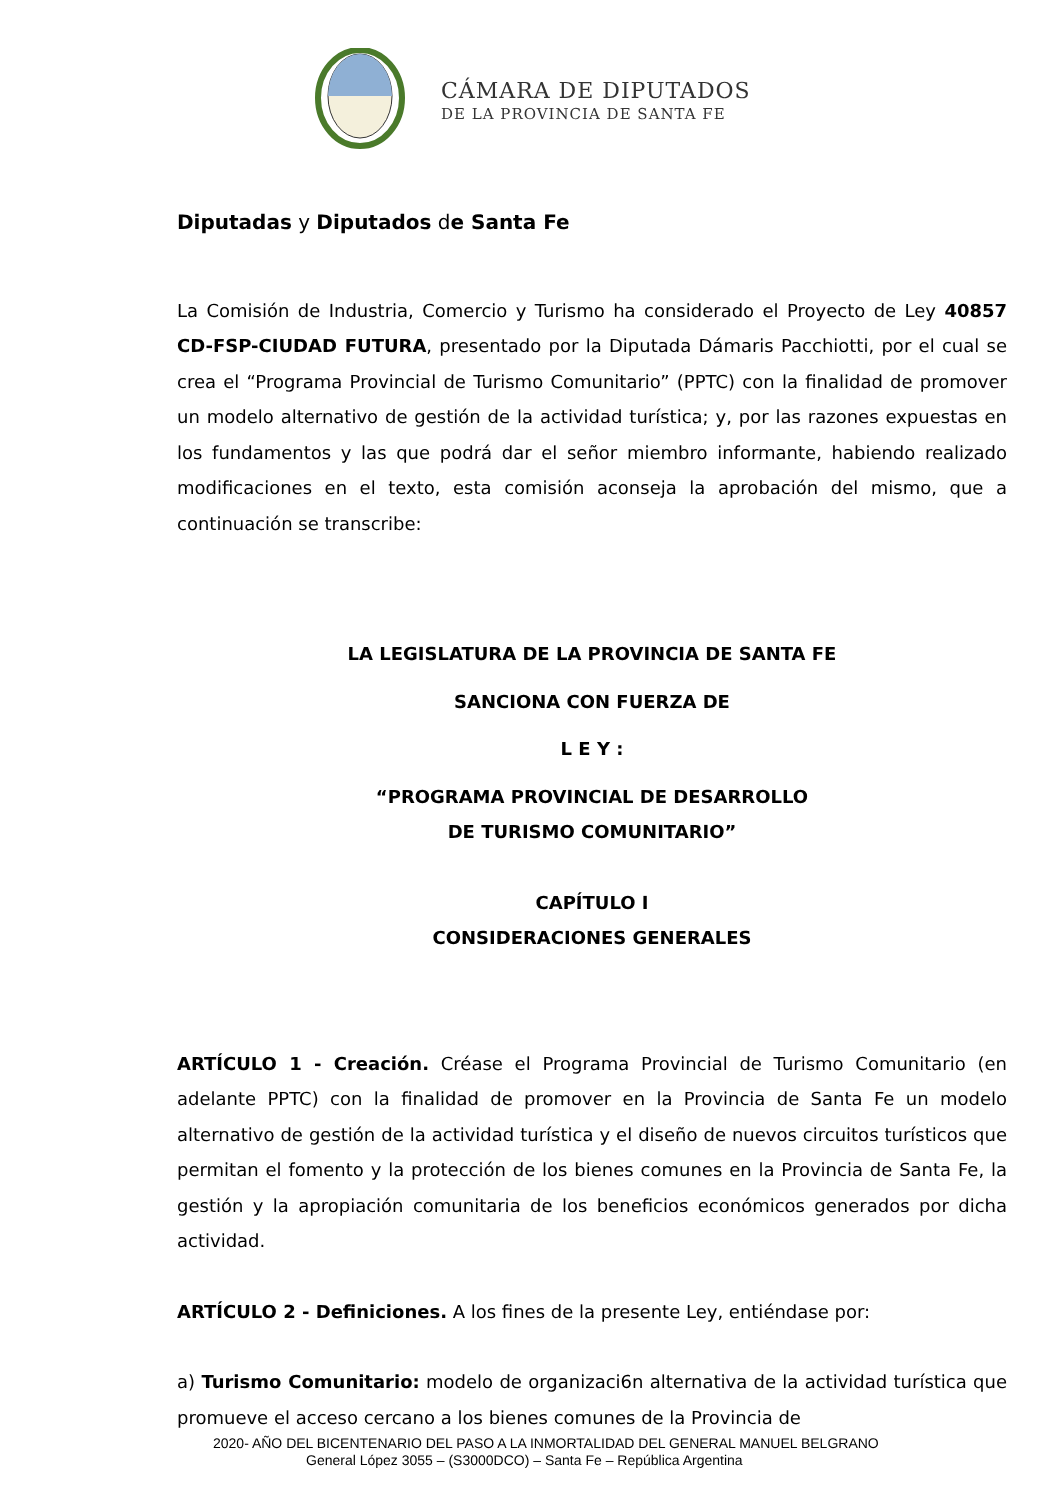CÁMARA DE DIPUTADOS
DE LA PROVINCIA DE SANTA FE
Diputadas y Diputados de Santa Fe
La Comisión de Industria, Comercio y Turismo ha considerado el Proyecto de Ley 40857 CD-FSP-CIUDAD FUTURA, presentado por la Diputada Dámaris Pacchiotti, por el cual se crea el “Programa Provincial de Turismo Comunitario” (PPTC) con la finalidad de promover un modelo alternativo de gestión de la actividad turística; y, por las razones expuestas en los fundamentos y las que podrá dar el señor miembro informante, habiendo realizado modificaciones en el texto, esta comisión aconseja la aprobación del mismo, que a continuación se transcribe:
LA LEGISLATURA DE LA PROVINCIA DE SANTA FE
SANCIONA CON FUERZA DE
L E Y :
“PROGRAMA PROVINCIAL DE DESARROLLO
DE TURISMO COMUNITARIO”
CAPÍTULO I
CONSIDERACIONES GENERALES
ARTÍCULO 1 - Creación. Créase el Programa Provincial de Turismo Comunitario (en adelante PPTC) con la finalidad de promover en la Provincia de Santa Fe un modelo alternativo de gestión de la actividad turística y el diseño de nuevos circuitos turísticos que permitan el fomento y la protección de los bienes comunes en la Provincia de Santa Fe, la gestión y la apropiación comunitaria de los beneficios económicos generados por dicha actividad.
ARTÍCULO 2 - Definiciones. A los fines de la presente Ley, entiéndase por:
a) Turismo Comunitario: modelo de organizaci6n alternativa de la actividad turística que promueve el acceso cercano a los bienes comunes de la Provincia de
2020- AÑO DEL BICENTENARIO DEL PASO A LA INMORTALIDAD DEL GENERAL MANUEL BELGRANO
General López 3055 – (S3000DCO) – Santa Fe – República Argentina